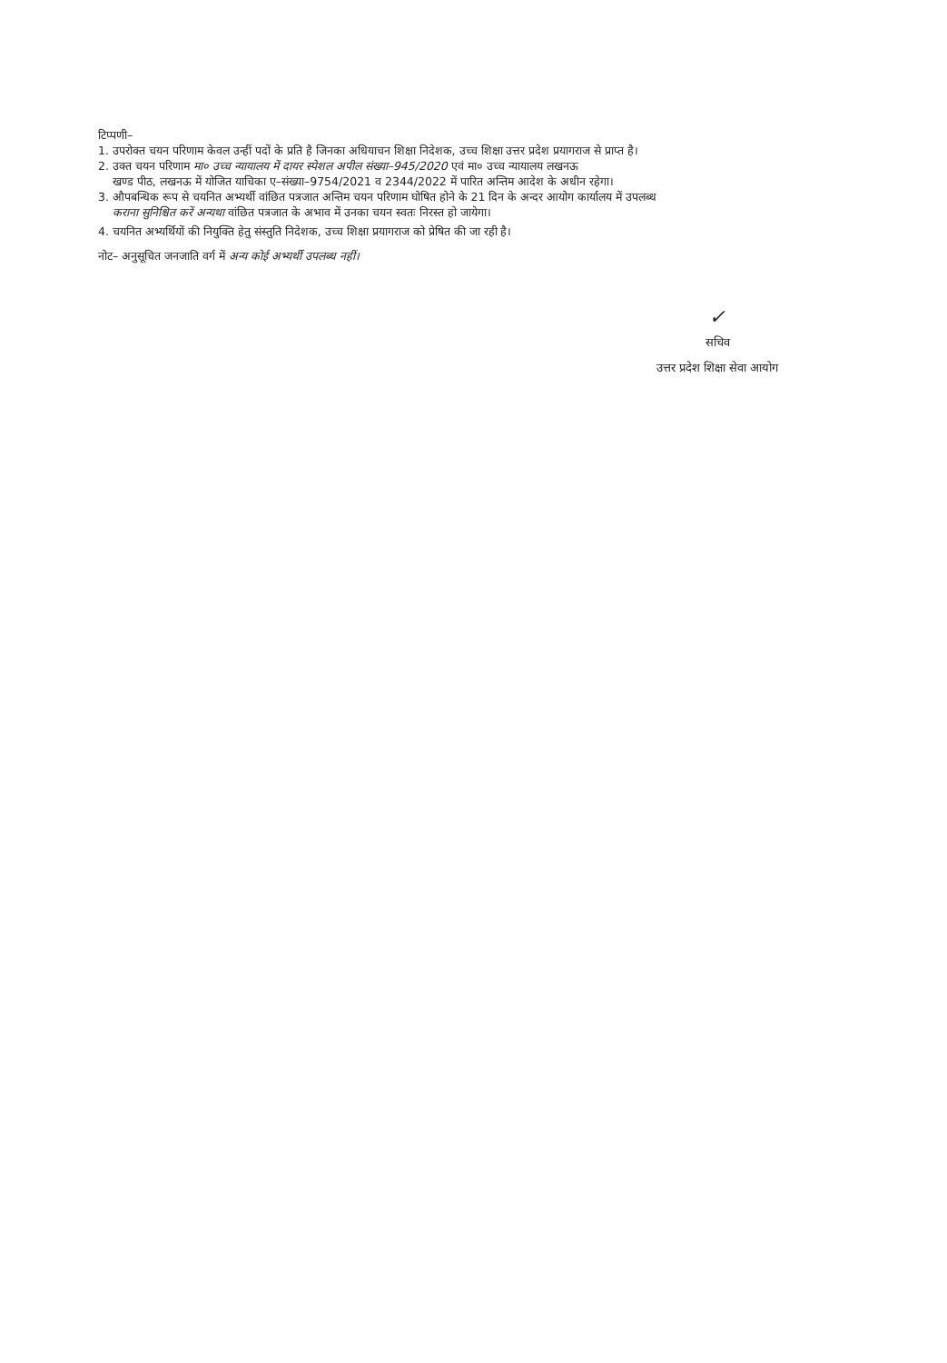टिप्पणी–
1. उपरोक्त चयन परिणाम केवल उन्हीं पदों के प्रति है जिनका अधियाचन शिक्षा निदेशक, उच्च शिक्षा उत्तर प्रदेश प्रयागराज से प्राप्त है।
2. उक्त चयन परिणाम मा० उच्च न्यायालय में दायर स्पेशल अपील संख्या–945/2020 एवं मा० उच्च न्यायालय लखनऊ
खण्ड पीठ, लखनऊ में योजित याचिका ए–संख्या–9754/2021 व 2344/2022 में पारित अन्तिम आदेश के अधीन रहेगा।
3. औपबन्धिक रूप से चयनित अभ्यर्थी वांछित पत्रजात अन्तिम चयन परिणाम घोषित होने के 21 दिन के अन्दर आयोग कार्यालय में उपलब्ध
कराना सुनिश्चित करें अन्यथा वांछित पत्रजात के अभाव में उनका चयन स्वतः निरस्त हो जायेगा।
4. चयनित अभ्यर्थियों की नियुक्ति हेतु संस्तुति निदेशक, उच्च शिक्षा प्रयागराज को प्रेषित की जा रही है।
नोट– अनुसूचित जनजाति वर्ग में अन्य कोई अभ्यर्थी उपलब्ध नहीं।
✓
सचिव
उत्तर प्रदेश शिक्षा सेवा आयोग